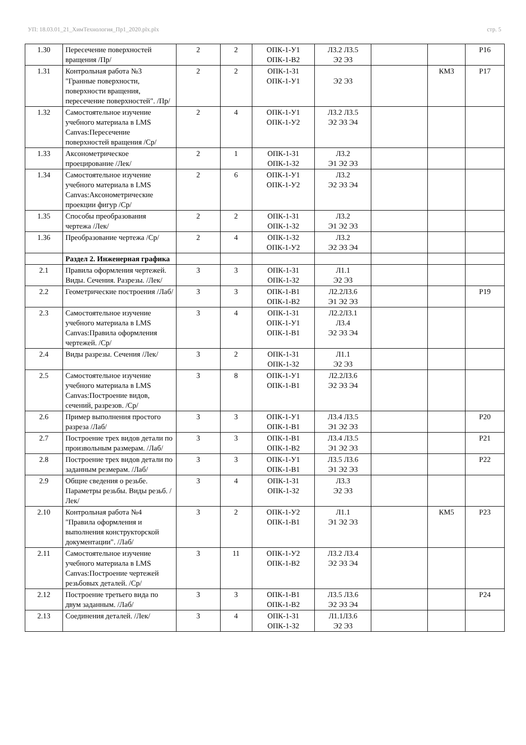УП: 18.03.01_21_ХимТехнология_Пр1_2020.plx.plx стр. 5
| 1.30 | Пересечение поверхностей вращения /Пр/ | 2 | 2 | ОПК-1-У1 ОПК-1-В2 | Л3.2 Л3.5 Э2 Э3 | | | Р16 |
| 1.31 | Контрольная работа №3 "Гранные поверхности, поверхности вращения, пересечение поверхностей". /Пр/ | 2 | 2 | ОПК-1-З1 ОПК-1-У1 | Э2 Э3 | | КМ3 | Р17 |
| 1.32 | Самостоятельное изучение учебного материала в LMS Canvas:Пересечение поверхностей вращения /Ср/ | 2 | 4 | ОПК-1-У1 ОПК-1-У2 | Л3.2 Л3.5 Э2 Э3 Э4 | | | |
| 1.33 | Аксонометрическое проецирование /Лек/ | 2 | 1 | ОПК-1-З1 ОПК-1-З2 | Л3.2 Э1 Э2 Э3 | | | |
| 1.34 | Самостоятельное изучение учебного материала в LMS Canvas:Аксонометрические проекции фигур /Ср/ | 2 | 6 | ОПК-1-У1 ОПК-1-У2 | Л3.2 Э2 Э3 Э4 | | | |
| 1.35 | Способы преобразования чертежа /Лек/ | 2 | 2 | ОПК-1-З1 ОПК-1-З2 | Л3.2 Э1 Э2 Э3 | | | |
| 1.36 | Преобразование чертежа /Ср/ | 2 | 4 | ОПК-1-З2 ОПК-1-У2 | Л3.2 Э2 Э3 Э4 | | | |
| | Раздел 2. Инженерная графика | | | | | | | |
| 2.1 | Правила оформления чертежей. Виды. Сечения. Разрезы. /Лек/ | 3 | 3 | ОПК-1-З1 ОПК-1-З2 | Л1.1 Э2 Э3 | | | |
| 2.2 | Геометрические построения /Лаб/ | 3 | 3 | ОПК-1-В1 ОПК-1-В2 | Л2.2Л3.6 Э1 Э2 Э3 | | | Р19 |
| 2.3 | Самостоятельное изучение учебного материала в LMS Canvas:Правила оформления чертежей. /Ср/ | 3 | 4 | ОПК-1-З1 ОПК-1-У1 ОПК-1-В1 | Л2.2Л3.1 Л3.4 Э2 Э3 Э4 | | | |
| 2.4 | Виды разрезы. Сечения /Лек/ | 3 | 2 | ОПК-1-З1 ОПК-1-З2 | Л1.1 Э2 Э3 | | | |
| 2.5 | Самостоятельное изучение учебного материала в LMS Canvas:Построение видов, сечений, разрезов. /Ср/ | 3 | 8 | ОПК-1-У1 ОПК-1-В1 | Л2.2Л3.6 Э2 Э3 Э4 | | | |
| 2.6 | Пример выполнения простого разреза /Лаб/ | 3 | 3 | ОПК-1-У1 ОПК-1-В1 | Л3.4 Л3.5 Э1 Э2 Э3 | | | Р20 |
| 2.7 | Построение трех видов детали по произвольным размерам. /Лаб/ | 3 | 3 | ОПК-1-В1 ОПК-1-В2 | Л3.4 Л3.5 Э1 Э2 Э3 | | | Р21 |
| 2.8 | Построение трех видов детали по заданным резмерам. /Лаб/ | 3 | 3 | ОПК-1-У1 ОПК-1-В1 | Л3.5 Л3.6 Э1 Э2 Э3 | | | Р22 |
| 2.9 | Общие сведения о резьбе. Параметры резьбы. Виды резьб. /Лек/ | 3 | 4 | ОПК-1-З1 ОПК-1-З2 | Л3.3 Э2 Э3 | | | |
| 2.10 | Контрольная работа №4 "Правила оформления и выполнения конструкторской документации". /Лаб/ | 3 | 2 | ОПК-1-У2 ОПК-1-В1 | Л1.1 Э1 Э2 Э3 | | КМ5 | Р23 |
| 2.11 | Самостоятельное изучение учебного материала в LMS Canvas:Построение чертежей резьбовых деталей. /Ср/ | 3 | 11 | ОПК-1-У2 ОПК-1-В2 | Л3.2 Л3.4 Э2 Э3 Э4 | | | |
| 2.12 | Построение третьего вида по двум заданным. /Лаб/ | 3 | 3 | ОПК-1-В1 ОПК-1-В2 | Л3.5 Л3.6 Э2 Э3 Э4 | | | Р24 |
| 2.13 | Соединения деталей. /Лек/ | 3 | 4 | ОПК-1-З1 ОПК-1-З2 | Л1.1Л3.6 Э2 Э3 | | | |